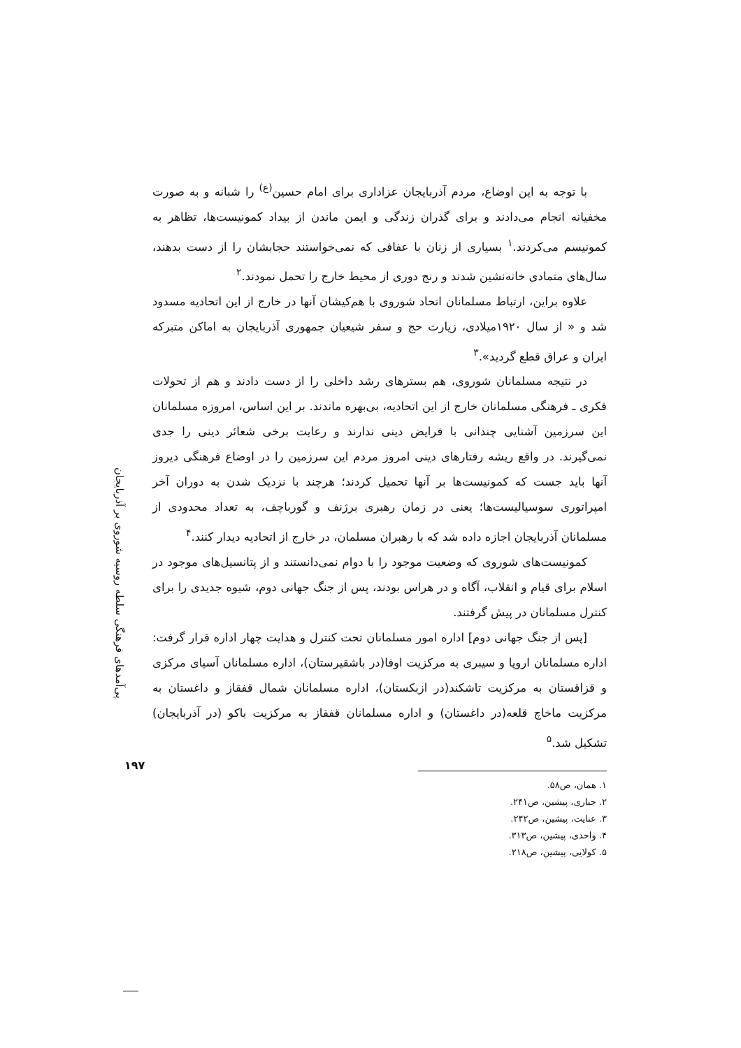پی‌آمدهای فرهنگی سلطه روسیه شوروی بر آذربایجان
۱۹۷
با توجه به این اوضاع، مردم آذربایجان عزاداری برای امام حسین<sup>(ع)</sup> را شبانه و به صورت مخفیانه انجام می‌دادند و برای گذران زندگی و ایمن ماندن از بیداد کمونیست‌ها، تظاهر به کمونیسم می‌کردند.<sup>۱</sup> بسیاری از زنان با عفافی که نمی‌خواستند حجابشان را از دست بدهند، سال‌های متمادی خانه‌نشین شدند و رنج دوری از محیط خارج را تحمل نمودند.<sup>۲</sup>
علاوه براین، ارتباط مسلمانان اتحاد شوروی با هم‌کیشان آنها در خارج از این اتحادیه مسدود شد و « از سال ۱۹۲۰میلادی، زیارت حج و سفر شیعیان جمهوری آذربایجان به اماکن متبرکه ایران و عراق قطع گردید».<sup>۳</sup>
در نتیجه مسلمانان شوروی، هم بسترهای رشد داخلی را از دست دادند و هم از تحولات فکری ـ فرهنگی مسلمانان خارج از این اتحادیه، بی‌بهره ماندند. بر این اساس، امروزه مسلمانان این سرزمین آشنایی چندانی با فرایض دینی ندارند و رعایت برخی شعائر دینی را جدی نمی‌گیرند. در واقع ریشه رفتارهای دینی امروز مردم این سرزمین را در اوضاع فرهنگی دیروز آنها باید جست که کمونیست‌ها بر آنها تحمیل کردند؛ هرچند با نزدیک شدن به دوران آخر امپراتوری سوسیالیست‌ها؛ یعنی در زمان رهبری برژنف و گورباچف، به تعداد محدودی از مسلمانان آذربایجان اجازه داده شد که با رهبران مسلمان، در خارج از اتحادیه دیدار کنند.<sup>۴</sup>
کمونیست‌های شوروی که وضعیت موجود را با دوام نمی‌دانستند و از پتانسیل‌های موجود در اسلام برای قیام و انقلاب، آگاه و در هراس بودند، پس از جنگ جهانی دوم، شیوه جدیدی را برای کنترل مسلمانان در پیش گرفتند.
[پس از جنگ جهانی دوم] اداره امور مسلمانان تحت کنترل و هدایت چهار اداره قرار گرفت: اداره مسلمانان اروپا و سیبری به مرکزیت اوفا(در باشقیرستان)، اداره مسلمانان آسیای مرکزی و قزاقستان به مرکزیت تاشکند(در ازبکستان)، اداره مسلمانان شمال قفقاز و داغستان به مرکزیت ماخاچ قلعه(در داغستان) و اداره مسلمانان قفقاز به مرکزیت باکو (در آذربایجان) تشکیل شد.<sup>۵</sup>
۱. همان، ص۵۸.
۲. جباری، پیشین، ص۲۴۱.
۳. عنایت، پیشین، ص۲۴۲.
۴. واحدی، پیشین، ص۳۱۳.
۵. کولایی، پیشین، ص۲۱۸.